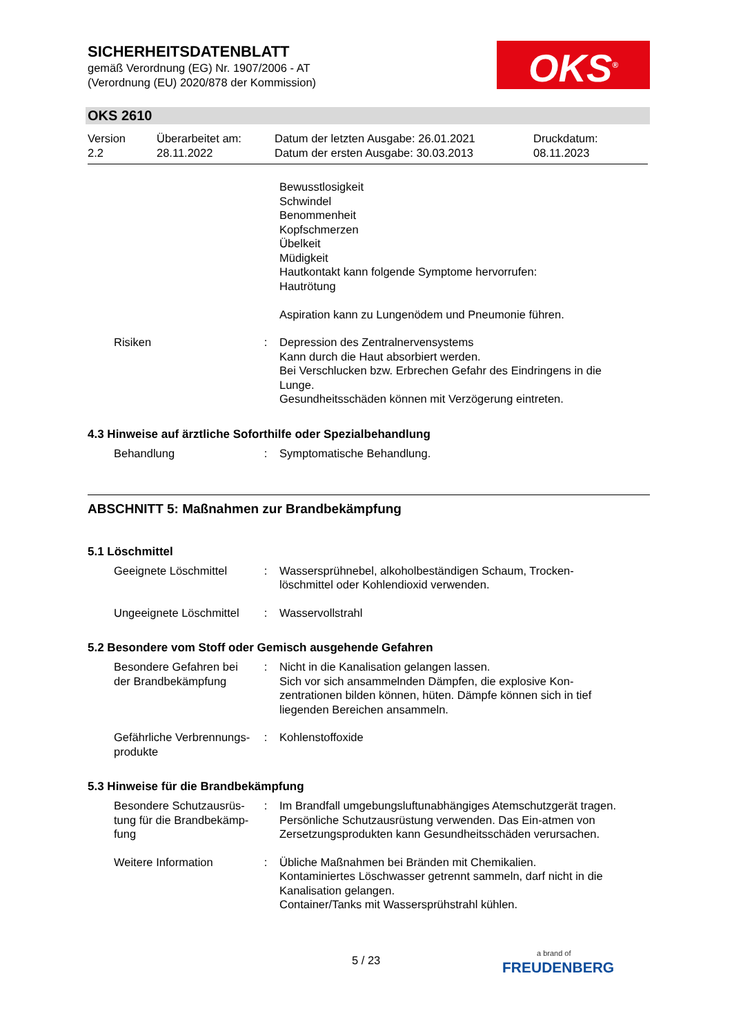SICHERHEITSDATENBLATT
gemäß Verordnung (EG) Nr. 1907/2006 - AT
(Verordnung (EU) 2020/878 der Kommission)
OKS<sup>®</sup>
OKS 2610
Version
2.2
Überarbeitet am:
28.11.2022
Datum der letzten Ausgabe: 26.01.2021
Datum der ersten Ausgabe: 30.03.2013
Druckdatum:
08.11.2023
Bewusstlosigkeit
Schwindel
Benommenheit
Kopfschmerzen
Übelkeit
Müdigkeit
Hautkontakt kann folgende Symptome hervorrufen:
Hautrötung
Aspiration kann zu Lungenödem und Pneumonie führen.
Risiken : Depression des Zentralnervensystems
Kann durch die Haut absorbiert werden.
Bei Verschlucken bzw. Erbrechen Gefahr des Eindringens in die Lunge.
Gesundheitsschäden können mit Verzögerung eintreten.
4.3 Hinweise auf ärztliche Soforthilfe oder Spezialbehandlung
Behandlung : Symptomatische Behandlung.
ABSCHNITT 5: Maßnahmen zur Brandbekämpfung
5.1 Löschmittel
Geeignete Löschmittel : Wassersprühnebel, alkoholbeständigen Schaum, Trocken-löschmittel oder Kohlendioxid verwenden.
Ungeeignete Löschmittel : Wasservollstrahl
5.2 Besondere vom Stoff oder Gemisch ausgehende Gefahren
Besondere Gefahren bei der Brandbekämpfung
: Nicht in die Kanalisation gelangen lassen.
Sich vor sich ansammelnden Dämpfen, die explosive Kon-zentrationen bilden können, hüten. Dämpfe können sich in tief liegenden Bereichen ansammeln.
Gefährliche Verbrennungs-produkte
: Kohlenstoffoxide
5.3 Hinweise für die Brandbekämpfung
Besondere Schutzausrüs-tung für die Brandbekämp-fung
: Im Brandfall umgebungsluftunabhängiges Atemschutzgerät tragen. Persönliche Schutzausrüstung verwenden. Das Ein-atmen von Zersetzungsprodukten kann Gesundheitsschäden verursachen.
Weitere Information : Übliche Maßnahmen bei Bränden mit Chemikalien.
Kontaminiertes Löschwasser getrennt sammeln, darf nicht in die Kanalisation gelangen.
Container/Tanks mit Wassersprühstrahl kühlen.
5 / 23
a brand of
FREUDENBERG